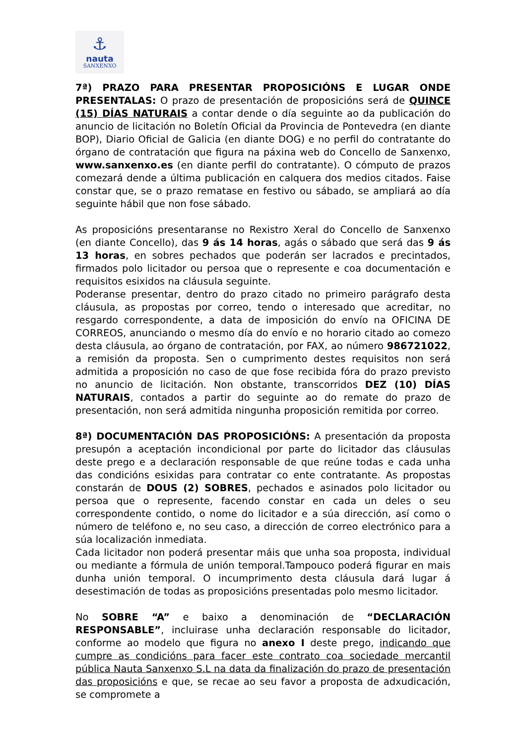⚓
nauta
SANXENXO
7ª) PRAZO PARA PRESENTAR PROPOSICIÓNS E LUGAR ONDE PRESENTALAS: O prazo de presentación de proposicións será de QUINCE (15) DÍAS NATURAIS a contar dende o día seguinte ao da publicación do anuncio de licitación no Boletín Oficial da Provincia de Pontevedra (en diante BOP), Diario Oficial de Galicia (en diante DOG) e no perfil do contratante do órgano de contratación que figura na páxina web do Concello de Sanxenxo, www.sanxenxo.es (en diante perfil do contratante). O cómputo de prazos comezará dende a última publicación en calquera dos medios citados. Faise constar que, se o prazo rematase en festivo ou sábado, se ampliará ao día seguinte hábil que non fose sábado.
As proposicións presentaranse no Rexistro Xeral do Concello de Sanxenxo (en diante Concello), das 9 ás 14 horas, agás o sábado que será das 9 ás 13 horas, en sobres pechados que poderán ser lacrados e precintados, firmados polo licitador ou persoa que o represente e coa documentación e requisitos esixidos na cláusula seguinte.
Poderanse presentar, dentro do prazo citado no primeiro parágrafo desta cláusula, as propostas por correo, tendo o interesado que acreditar, no resgardo correspondente, a data de imposición do envío na OFICINA DE CORREOS, anunciando o mesmo día do envío e no horario citado ao comezo desta cláusula, ao órgano de contratación, por FAX, ao número 986721022, a remisión da proposta. Sen o cumprimento destes requisitos non será admitida a proposición no caso de que fose recibida fóra do prazo previsto no anuncio de licitación. Non obstante, transcorridos DEZ (10) DÍAS NATURAIS, contados a partir do seguinte ao do remate do prazo de presentación, non será admitida ningunha proposición remitida por correo.
8ª) DOCUMENTACIÓN DAS PROPOSICIÓNS: A presentación da proposta presupón a aceptación incondicional por parte do licitador das cláusulas deste prego e a declaración responsable de que reúne todas e cada unha das condicións esixidas para contratar co ente contratante. As propostas constarán de DOUS (2) SOBRES, pechados e asinados polo licitador ou persoa que o represente, facendo constar en cada un deles o seu correspondente contido, o nome do licitador e a súa dirección, así como o número de teléfono e, no seu caso, a dirección de correo electrónico para a súa localización inmediata.
Cada licitador non poderá presentar máis que unha soa proposta, individual ou mediante a fórmula de unión temporal.Tampouco poderá figurar en mais dunha unión temporal. O incumprimento desta cláusula dará lugar á desestimación de todas as proposicións presentadas polo mesmo licitador.
No SOBRE “A” e baixo a denominación de “DECLARACIÓN RESPONSABLE”, incluirase unha declaración responsable do licitador, conforme ao modelo que figura no anexo I deste prego, indicando que cumpre as condicións para facer este contrato coa sociedade mercantil pública Nauta Sanxenxo S.L na data da finalización do prazo de presentación das proposicións e que, se recae ao seu favor a proposta de adxudicación, se compromete a